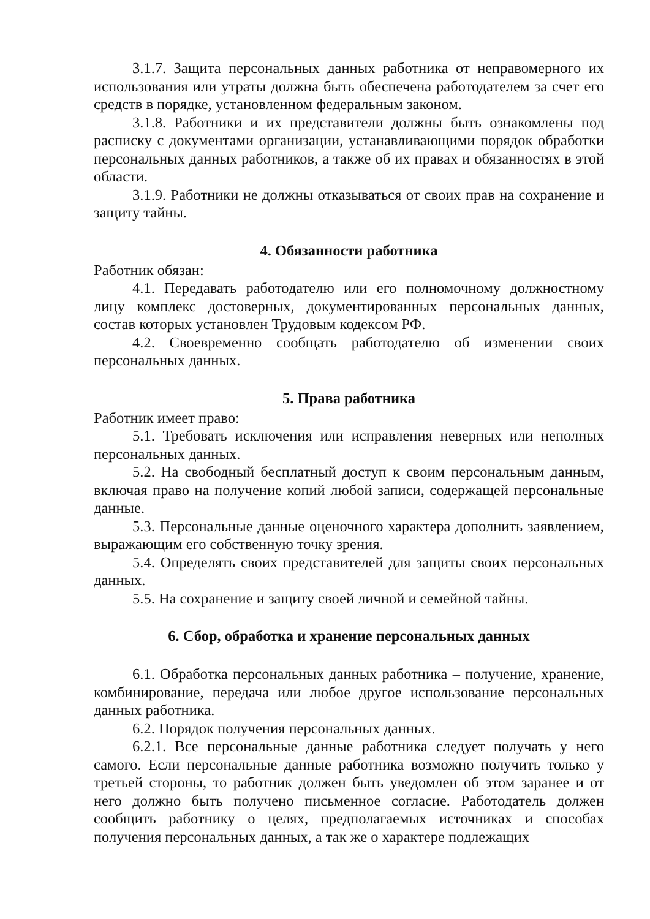3.1.7. Защита персональных данных работника от неправомерного их использования или утраты должна быть обеспечена работодателем за счет его средств в порядке, установленном федеральным законом.
3.1.8. Работники и их представители должны быть ознакомлены под расписку с документами организации, устанавливающими порядок обработки персональных данных работников, а также об их правах и обязанностях в этой области.
3.1.9. Работники не должны отказываться от своих прав на сохранение и защиту тайны.
4. Обязанности работника
Работник обязан:
4.1. Передавать работодателю или его полномочному должностному лицу комплекс достоверных, документированных персональных данных, состав которых установлен Трудовым кодексом РФ.
4.2. Своевременно сообщать работодателю об изменении своих персональных данных.
5. Права работника
Работник имеет право:
5.1. Требовать исключения или исправления неверных или неполных персональных данных.
5.2. На свободный бесплатный доступ к своим персональным данным, включая право на получение копий любой записи, содержащей персональные данные.
5.3. Персональные данные оценочного характера дополнить заявлением, выражающим его собственную точку зрения.
5.4. Определять своих представителей для защиты своих персональных данных.
5.5. На сохранение и защиту своей личной и семейной тайны.
6. Сбор, обработка и хранение персональных данных
6.1. Обработка персональных данных работника – получение, хранение, комбинирование, передача или любое другое использование персональных данных работника.
6.2. Порядок получения персональных данных.
6.2.1. Все персональные данные работника следует получать у него самого. Если персональные данные работника возможно получить только у третьей стороны, то работник должен быть уведомлен об этом заранее и от него должно быть получено письменное согласие. Работодатель должен сообщить работнику о целях, предполагаемых источниках и способах получения персональных данных, а так же о характере подлежащих